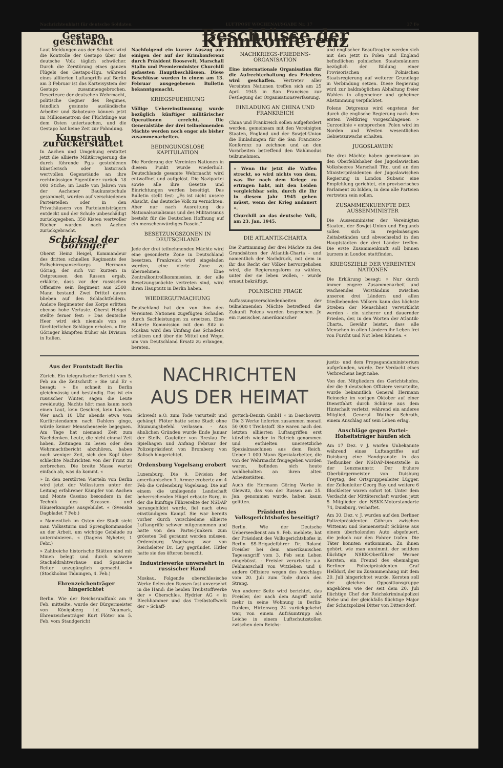Nachrichtenblatt für deutsche Soldaten LUFTPOST WOCHENAUSGABE Nr. 17 17 Fe
Gestapo geschwächt
Laut Meldungen aus der Schweiz wird die Kontrolle der Gestapo über das deutsche Volk täglich schwächer. Durch die Zerstörung eines ganzen Flügels des Gestapo-Hqu. während eines alliierten Luftangriffs auf Berlin am 3 Februar ist das Karteisystem der Gestapo zusammengebrochen. Deserteure der deutschen Wehrmacht, politische Gegner des Regimes, feindlich gesinnte ausländische Arbeiter und Saboteure können jetzt im Millionenstrom der Flüchtlinge aus dem Osten untertauchen, und die Gestapo hat keine Zeit zur Fahndung.
Kunstraub zurückerstattet
In Aachen und Umgebung erstattet jetzt die alliierte Militärregierung die durch führende Pg.s gestohlenen künstlerisch oder historisch wertvollen Gegenstände an ihre rechtmässigen Eigentümer zurück. 18 000 Stiche, im Laufe von Jahren von der Aachener Baukunstschule gesammelt, wurden auf verschiedenen Parteistellen oder in den Privathäusern von Parteiamtsträgern entdeckt und der Schule unbeschädigt zurückgegeben. 350 Kisten wertvoller Bücher wurden nach Aachen zurückgebracht.
Schicksal der Göringer
Oberst Heinz Heigel, Kommandeur des dritten schnellen Regiments des Fallschirmpanzerkorps Hermann Göring, der sich vor kurzem in Ostpreussen den Russen ergab, erklärte, dass vor der russischen Offensive sein Regiment aus 2500 Mann bestand. Zwei Drittel davon blieben auf den Schlachtfeldern. Andere Regimenter des Korps erlitten ebenso hohe Verluste. Oberst Heigel stellte ferner fest: » Das deutsche Heer wird sich niemals von so fürchterlichen Schlägen erholen. « Die Göringer kämpften früher als Division in Italien.
Beschlüsse der Krimkonferenz
Nachfolgend ein kurzer Auszug aus einigen der auf der Krimkonferenz durch Präsident Roosevelt, Marschall Stalin und Premierminister Churchill gefassten Hauptbeschlüssen. Diese Beschlüsse wurden in einem am 13. Februar ausgegebenen Bulletin bekanntgemacht.
KRIEGSFUEHRUNG
Völlige Uebereinstimmung wurde bezüglich künftiger militärischer Operationen erreicht. Die Generalstäbe der drei teilnehmenden Mächte werden noch enger als bisher zusammenarbeiten.
BEDINGUNGSLOSE KAPITULATION
Die Forderung der Vereinten Nationen in diesem Punkt wurde wiederholt. Deutschlands gesamte Wehrmacht wird entwaffnet und aufgelöst. Die Nazipartei sowie alle ihre Gesetze und Einrichtungen werden beseitigt. Das Bulletin stellt fest: „Es ist nicht unsere Absicht, das deutsche Volk zu vernichten. Aber nur nach Ausrottung des Nationalsozialismus und des Militarismus besteht für die Deutschen Hoffnung auf ein menschenwürdiges Dasein."
BESETZUNGSZONEN IN DEUTSCHLAND
Jede der drei teilnehmenden Mächte wird eine gesonderte Zone in Deutschland besetzen. Frankreich wird eingeladen werden, eine vierte Zone zu übernehmen. Eine Zentralkontrollkommission, in der alle Besetzungsmächte vertreten sind, wird ihren Hauptsitz in Berlin haben.
WIEDERGUTMACHUNG
Deutschland hat den von ihm den Vereinten Nationen zugefügten Schaden durch Sachleistungen zu ersetzen. Eine Alliierte Kommission mit dem Sitz in Moskau wird den Umfang des Schadens schätzen und über die Mittel und Wege, um von Deutschland Ersatz zu erlangen, beraten.
NACHKRIEGS-FRIEDENS-ORGANISATION
Eine internationale Organisation für die Aufrechterhaltung des Friedens wird geschaffen. Vertreter aller Vereinten Nationen treffen sich am 25 April 1945 in San Francisco zur Festlegung der Organisationsverfassung.
EINLADUNG AN CHINA UND FRANKREICH
China und Frankreich sollen aufgefordert werden, gemeinsam mit den Vereinigten Staaten, England und der Sowjet-Union die Einladungen für die San Francisco-Konferenz zu zeichnen und an den Vorarbeiten betreffend den Wahlmodus teilzunehmen.
» Wenn Ihr jetzt die Waffen streckt, so wird nichts von dem, was Ihr nach dem Kriege zu ertragen habt, mit den Leiden vergleichbar sein, durch die Ihr in diesem Jahr 1945 gehen müsst, wenn der Krieg andauert «.
Churchill an das deutsche Volk, am 23. Jan. 1945.
DIE ATLANTIK-CHARTA
Die Zustimmung der drei Mächte zu den Grundsätzen der Atlantik-Charta - und namentlich der Nachdruck, mit dem in ihr das Recht der Völker hervorgehoben wird, die Regierungsform zu wählen, unter der sie leben wollen, - wurde erneut bekräftigt.
POLNISCHE FRAGE
Auffassungsverschiedenheiten der teilnehmenden Mächte betreffend die Zukunft Polens wurden besprochen. Je ein russischer, amerikanischer
und englischer Beauftragter werden sich mit den jetzt in Polen und England befindlichen polnischen Staatsmännern bezüglich der Bildung einer Provisorischen Polnischen Staatsregierung auf weiterer Grundlage in Verbindung setzen. Diese Regierung wird zur baldmöglichen Abhaltung freier Wahlen in allgemeiner und geheimer Abstimmung verpflichtet.
Polens Ostgrenze wird engstens der durch die englische Regierung nach dem ersten Weltkrieg vorgeschlagenen » Curzonlinie « entsprechen. Polen wird im Norden und Westen wesentlichen Gebietszuwachs erhalten.
JUGOSLAWIEN
Die drei Mächte haben gemeinsam an den Oberfehlshaber des Jugoslawischen Volksheeres Marschall Tito, und an den Ministerpräsidenten der Jugoslawischen Regierung in London Subasic eine Empfehlung gerichtet, ein provisorisches Parlament zu bilden, in dem alle Parteien vertreten sein sollen.
ZUSAMMENKUENFTE DER AUSSENMINISTER
Die Aussenminister der Vereinigten Staaten, der Sowjet-Union und Englands sollen sich in regelmässigen Zeitabständen und abwechselnd in den Hauptstädten der drei Länder treffen. Die erste Zusammenkunft soll binnen kurzem in London stattfinden.
KRIEGSZIELE DER VEREINTEN NATIONEN
Die Erklärung besagt: » Nur durch immer engere Zusammenarbeit und wachsendes Verständnis zwischen unseren drei Ländern und allen friedliebenden Völkern kann das höchste Streben der Menschheit verwirklicht werden - ein sicherer und dauernder Frieden, der, in den Worten der Atlantik-Charta, Gewähr leistet, dass alle Menschen in allen Ländern ihr Leben frei von Furcht und Not leben können. «
Aus der Frontstadt Berlin
Zürich. Ein telegrafischer Bericht vom 5. Feb an die Zeitschrift » Sie und Er « besagt: » Es schneit in Berlin gleichmässig und beständig. Das ist ein russischer Winter, sagen die Leute zweideutig. Nachts hört man kaum noch einen Laut, kein Geschrei, kein Lachen. Wer nach 10 Uhr abends etwa vom Kurfürstendamm nach Dahlem ginge, würde keiner Menschenseele begegnen. Am Tage hat niemand Zeit zum Nachdenken. Leute, die nicht einmal Zeit haben, Zeitungen zu lesen oder den Wehrmachtbericht abzuhören, haben noch weniger Zeit, sich den Kopf über schlechte Nachrichten von der Front zu zerbrechen. Die breite Masse wartet einfach ab, was da kommt. «
» In den zerstörten Vierteln von Berlin wird jetzt der Volkssturm unter der Leitung erfahrener Kämpfer von Aachen und Monte Cassino besonders in der Technik des Strassen- und Häuserkampfes ausgebildet. « (Svenska Dagbladet 7 Feb.)
» Namentlich im Osten der Stadt sieht man Volkssturm und Sprengkommandos an der Arbeit, um wichtige Gebäude zu unterminieren. « (Dagens Nyheter, 1 Febr.)
» Zahlreiche historische Stätten sind mit Minen belegt und durch schwere Stacheldrahtverhaue und Spanische Reiter unzugänglich gemacht. « (Stockholms Tidningen, 4. Feb.)
Ehrenzeichenträger hingerichtet
Berlin. Wie der Reichsrundfunk am 9 Feb. mitteilte, wurde der Bürgermeister von Königsberg i.d. Neumark, Ehrenzeichenträger Kurt Flöter am 5. Feb. vom Standgericht
NACHRICHTEN
AUS DER HEIMAT
Schwedt a.O. zum Tode verurteilt und gehängt. Flöter hatte seine Stadt ohne Räumungsbefehl verlassen. - Aus ähnlichen Gründen wurde Ende Januar der Stellv. Gauleiter von Breslau Dr. Spielhagen und Anfang Februar der Polizeipräsident von Bromberg von Salisch hingerichtet.
Ordensburg Vogelsang erobert
Luxemburg. Die 9. Division der amerikanischen 1. Armee eroberte am 4 Feb die Ordensburg Vogelsang. Die auf einem die umliegende Landschaft beherrschenden Hügel erbaute Burg, in der die künftige Führerelite der NSDAP herangebildet wurde, fiel nach etwa einstündigem Kampf. Sie war bereits vorher durch verschiedene alliierte Luftangriffe schwer mitgenommen und hatte von den Partei-Junkern zum grössten Teil geräumt werden müssen. Ordensburg Vogelsang war von Reichsleiter Dr. Ley gegründet. Hitler hatte sie des öfteren besucht.
Industriewerke unversehrt in russischer Hand
Moskau. Folgende oberschlesische Werke fielen den Russen fast unversehrt in die Hand: die beiden Treibstoffwerke der » Oberschles. Hydrier AG « in Blechhammer und das Treibstoffwerk der » Schaff-
gottsch-Benzin GmbH « in Deschowitz. Die 3 Werke lieferten zusammen monatl 50 000 t Treibstoff. Sie waren nach den letzten alliierten Luftangriffen erst kürzlich wieder in Betrieb genommen und enthielten unersetzliche Spezialmaschinen aus dem Reich. Ueber 1 000 Mann Spezialarbeiter, die von der Wehrmacht freigegeben worden waren, befinden sich heute wohlbehalten an ihren alten Arbeitsstätten.
Auch die Hermann Göring Werke in Gleiwitz, das von der Russen am 25. Jan. genommen wurde, haben kaum gelitten.
Präsident des Volksgerichtshofes beseitigt?
Berlin. Wie der Deutsche Ueberseedienst am 9. Feb. meldete, hat der Präsident des Volksgerichtshofes in Berlin SS-Brigadeführer Dr. Roland Freisler bei dem amerikanischen Tagesangriff vom 3. Feb sein Leben eingebüsst. - Freisler verurteilte u.a. Feldmarschall von Witzleben und 8 andere Offiziere wegen des Anschlags vom 20. Juli zum Tode durch den Strang.
Von anderer Seite wird berichtet, das Freisler, der nach dem Angriff nicht mehr in seine Wohnung in Berlin-Dahlem, Hirtenweg 24 zurückgekehrt war, von einem Aufräumtrupp als Leiche in einem Luftschutzstollen zwischen dem Reichs-
justiz- und dem Propagandaministerium aufgefunden, wurde. Der Verdacht eines Verbrechens liegt nahe.
Von den Mitgliedern des Gerichtshofes, der die 9 deutschen Offiziere verurteilte, wurde bekanntlich General Hermann Reinecke im vorigen Oktober auf einer Dienstfahrt durch Schüsse aus dem Hinterhalt verletzt, während ein anderes Mitglied, General Walther Schroth, einem Anschlag auf sein Leben erlag.
Anschläge gegen Partei-Hoheitsträger häufen sich
Am 17 Dez. v J. warfen Unbekannte während eines Luftangriffes auf Duisburg eine Handgranate in das Tiefbunker der NSDAP-Dienststelle in der Lenzmannstr. Der frühere Oberbürgermeister von Duisburg Freytag, der Ortsgruppenleiter Lügger, der Zellenleiter Georg Bay und weitere 6 Blockleiter waren sofort tot. Unter dem Verdacht der Mittäterschaft wurden jetzt 5 Mitglieder der NSKK-Motorstandarte 74, Duisburg, verhaftet.
Am 30. Dez. v. J. wurden auf den Berliner Polizeipräsidenten Göhrum zwischen Wittenau und Siemensstadt Schüsse aus einem überholenden Auto abgefeuert, die jedoch nur den Fahrer trafen. Die Täter konnten entkommen. Zu ihnen gehört, wie man annimmt, der seitdem flüchtige NSKK-Oberführer Werner Kersten, ein Freund des ehemaligen Berliner Polizeipräsidenten Graf Helldorf, der im Zusammenhang mit dem 20. Juli hingerichtet wurde. Kersten soll der gleichen Oppositionsgruppe angehören wie der seit dem 20. Juli flüchtige Chef der Reichskriminalpolizei Nebe und der gleichfalls flüchtige Major der Schutzpolizei Ditter von Dittersdorf.